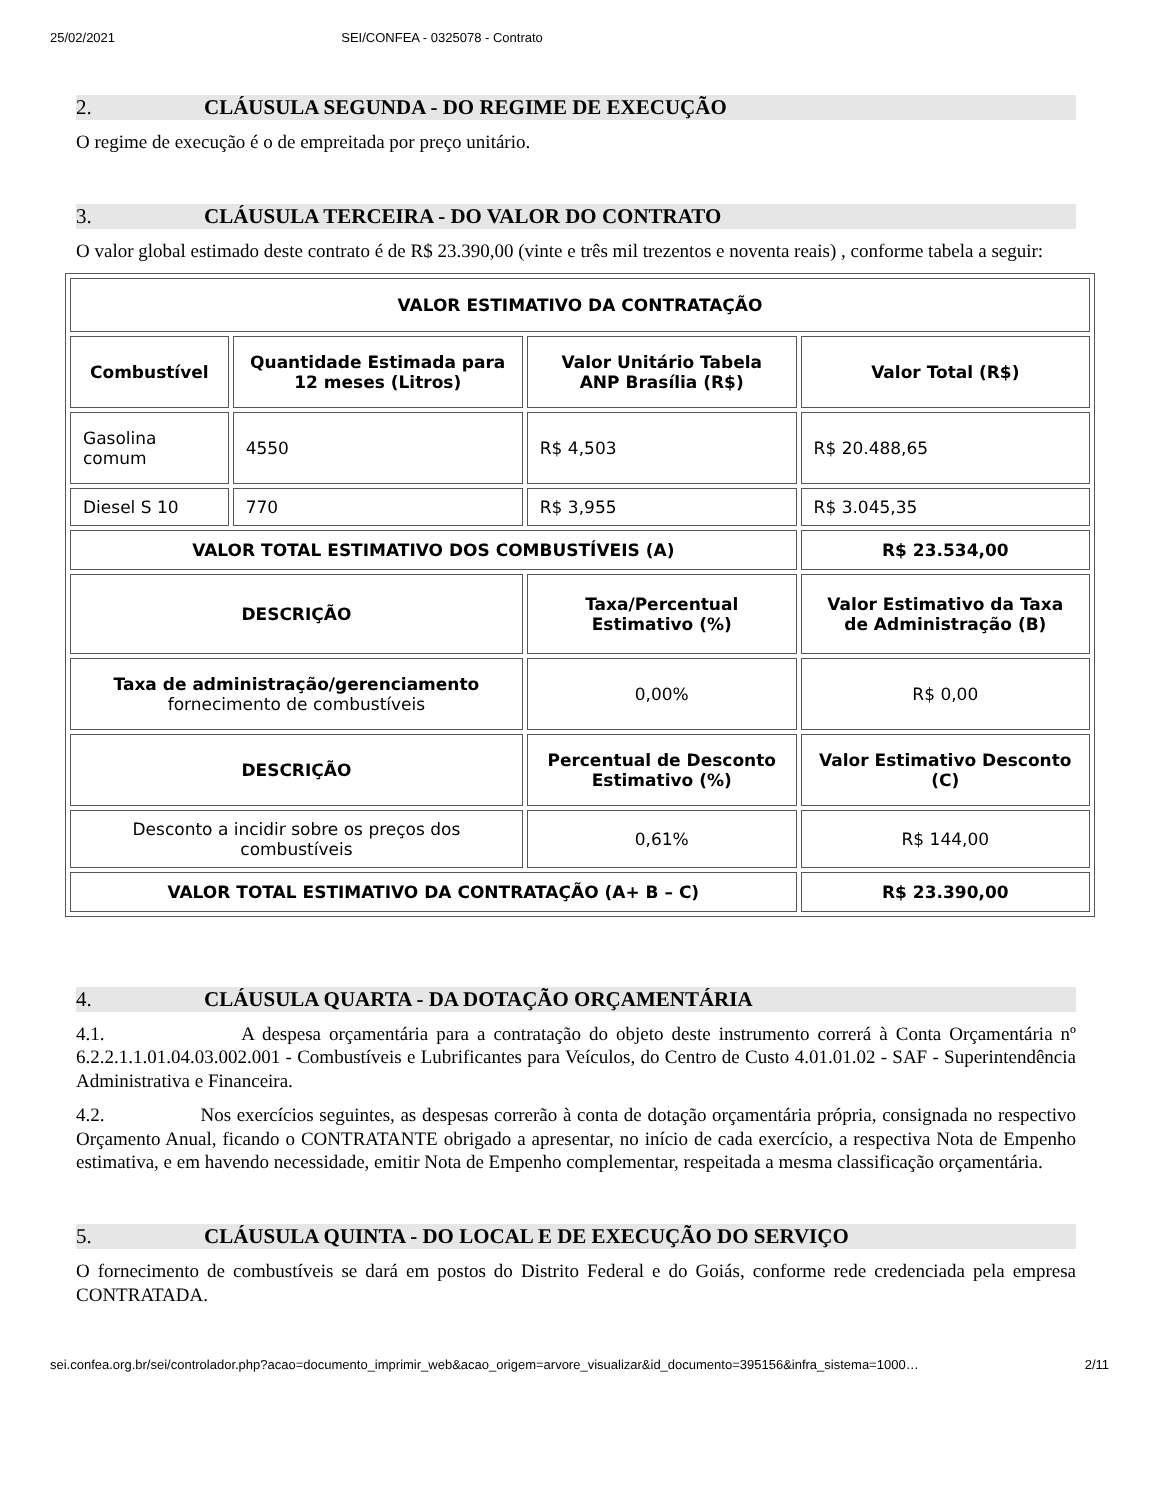25/02/2021 SEI/CONFEA - 0325078 - Contrato
2. CLÁUSULA SEGUNDA - DO REGIME DE EXECUÇÃO
O regime de execução é o de empreitada por preço unitário.
3. CLÁUSULA TERCEIRA - DO VALOR DO CONTRATO
O valor global estimado deste contrato é de R$ 23.390,00 (vinte e três mil trezentos e noventa reais) , conforme tabela a seguir:
| VALOR ESTIMATIVO DA CONTRATAÇÃO | | | |
| --- | --- | --- | --- |
| Combustível | Quantidade Estimada para 12 meses (Litros) | Valor Unitário Tabela ANP Brasília (R$) | Valor Total (R$) |
| Gasolina comum | 4550 | R$ 4,503 | R$ 20.488,65 |
| Diesel S 10 | 770 | R$ 3,955 | R$ 3.045,35 |
| VALOR TOTAL ESTIMATIVO DOS COMBUSTÍVEIS (A) | | | R$ 23.534,00 |
| DESCRIÇÃO | | Taxa/Percentual Estimativo (%) | Valor Estimativo da Taxa de Administração (B) |
| Taxa de administração/gerenciamento fornecimento de combustíveis | | 0,00% | R$ 0,00 |
| DESCRIÇÃO | | Percentual de Desconto Estimativo (%) | Valor Estimativo Desconto (C) |
| Desconto a incidir sobre os preços dos combustíveis | | 0,61% | R$ 144,00 |
| VALOR TOTAL ESTIMATIVO DA CONTRATAÇÃO (A+ B – C) | | | R$ 23.390,00 |
4. CLÁUSULA QUARTA - DA DOTAÇÃO ORÇAMENTÁRIA
4.1. A despesa orçamentária para a contratação do objeto deste instrumento correrá à Conta Orçamentária nº 6.2.2.1.1.01.04.03.002.001 - Combustíveis e Lubrificantes para Veículos, do Centro de Custo 4.01.01.02 - SAF - Superintendência Administrativa e Financeira.
4.2. Nos exercícios seguintes, as despesas correrão à conta de dotação orçamentária própria, consignada no respectivo Orçamento Anual, ficando o CONTRATANTE obrigado a apresentar, no início de cada exercício, a respectiva Nota de Empenho estimativa, e em havendo necessidade, emitir Nota de Empenho complementar, respeitada a mesma classificação orçamentária.
5. CLÁUSULA QUINTA - DO LOCAL E DE EXECUÇÃO DO SERVIÇO
O fornecimento de combustíveis se dará em postos do Distrito Federal e do Goiás, conforme rede credenciada pela empresa CONTRATADA.
sei.confea.org.br/sei/controlador.php?acao=documento_imprimir_web&acao_origem=arvore_visualizar&id_documento=395156&infra_sistema=1000… 2/11